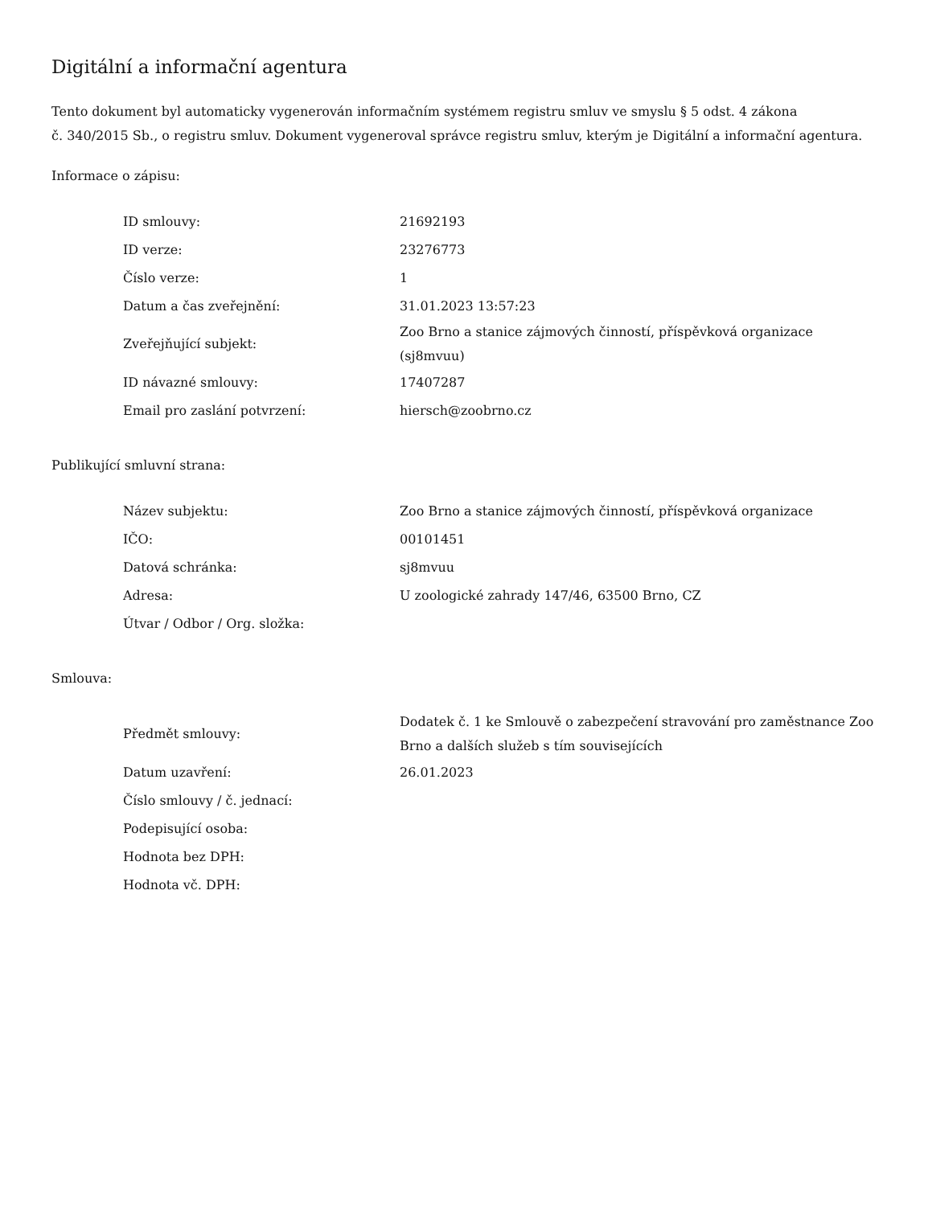Digitální a informační agentura
Tento dokument byl automaticky vygenerován informačním systémem registru smluv ve smyslu § 5 odst. 4 zákona
č. 340/2015 Sb., o registru smluv. Dokument vygeneroval správce registru smluv, kterým je Digitální a informační agentura.
Informace o zápisu:
| ID smlouvy: | 21692193 |
| ID verze: | 23276773 |
| Číslo verze: | 1 |
| Datum a čas zveřejnění: | 31.01.2023 13:57:23 |
| Zveřejňující subjekt: | Zoo Brno a stanice zájmových činností, příspěvková organizace (sj8mvuu) |
| ID návazné smlouvy: | 17407287 |
| Email pro zaslání potvrzení: | hiersch@zoobrno.cz |
Publikující smluvní strana:
| Název subjektu: | Zoo Brno a stanice zájmových činností, příspěvková organizace |
| IČO: | 00101451 |
| Datová schránka: | sj8mvuu |
| Adresa: | U zoologické zahrady 147/46, 63500 Brno, CZ |
| Útvar / Odbor / Org. složka: | |
Smlouva:
| Předmět smlouvy: | Dodatek č. 1 ke Smlouvě o zabezpečení stravování pro zaměstnance Zoo Brno a dalších služeb s tím souvisejících |
| Datum uzavření: | 26.01.2023 |
| Číslo smlouvy / č. jednací: | |
| Podepisující osoba: | |
| Hodnota bez DPH: | |
| Hodnota vč. DPH: | |